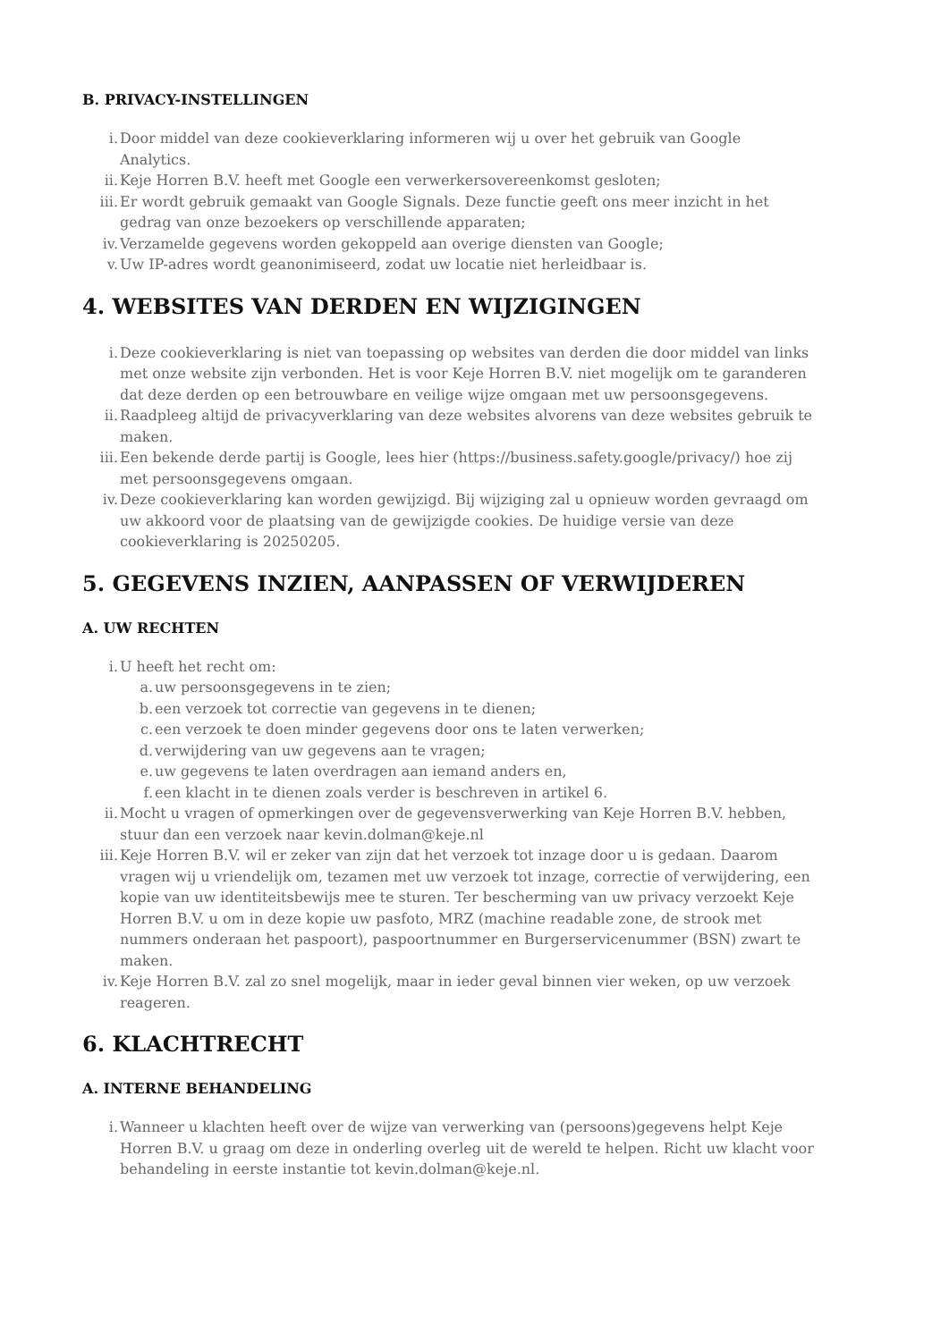B. PRIVACY-INSTELLINGEN
i. Door middel van deze cookieverklaring informeren wij u over het gebruik van Google Analytics.
ii. Keje Horren B.V. heeft met Google een verwerkersovereenkomst gesloten;
iii. Er wordt gebruik gemaakt van Google Signals. Deze functie geeft ons meer inzicht in het gedrag van onze bezoekers op verschillende apparaten;
iv. Verzamelde gegevens worden gekoppeld aan overige diensten van Google;
v. Uw IP-adres wordt geanonimiseerd, zodat uw locatie niet herleidbaar is.
4. WEBSITES VAN DERDEN EN WIJZIGINGEN
i. Deze cookieverklaring is niet van toepassing op websites van derden die door middel van links met onze website zijn verbonden. Het is voor Keje Horren B.V. niet mogelijk om te garanderen dat deze derden op een betrouwbare en veilige wijze omgaan met uw persoonsgegevens.
ii. Raadpleeg altijd de privacyverklaring van deze websites alvorens van deze websites gebruik te maken.
iii. Een bekende derde partij is Google, lees hier (https://business.safety.google/privacy/) hoe zij met persoonsgegevens omgaan.
iv. Deze cookieverklaring kan worden gewijzigd. Bij wijziging zal u opnieuw worden gevraagd om uw akkoord voor de plaatsing van de gewijzigde cookies. De huidige versie van deze cookieverklaring is 20250205.
5. GEGEVENS INZIEN, AANPASSEN OF VERWIJDEREN
A. UW RECHTEN
i. U heeft het recht om:
a. uw persoonsgegevens in te zien;
b. een verzoek tot correctie van gegevens in te dienen;
c. een verzoek te doen minder gegevens door ons te laten verwerken;
d. verwijdering van uw gegevens aan te vragen;
e. uw gegevens te laten overdragen aan iemand anders en,
f. een klacht in te dienen zoals verder is beschreven in artikel 6.
ii. Mocht u vragen of opmerkingen over de gegevensverwerking van Keje Horren B.V. hebben, stuur dan een verzoek naar kevin.dolman@keje.nl
iii. Keje Horren B.V. wil er zeker van zijn dat het verzoek tot inzage door u is gedaan. Daarom vragen wij u vriendelijk om, tezamen met uw verzoek tot inzage, correctie of verwijdering, een kopie van uw identiteitsbewijs mee te sturen. Ter bescherming van uw privacy verzoekt Keje Horren B.V. u om in deze kopie uw pasfoto, MRZ (machine readable zone, de strook met nummers onderaan het paspoort), paspoortnummer en Burgerservicenummer (BSN) zwart te maken.
iv. Keje Horren B.V. zal zo snel mogelijk, maar in ieder geval binnen vier weken, op uw verzoek reageren.
6. KLACHTRECHT
A. INTERNE BEHANDELING
i. Wanneer u klachten heeft over de wijze van verwerking van (persoons)gegevens helpt Keje Horren B.V. u graag om deze in onderling overleg uit de wereld te helpen. Richt uw klacht voor behandeling in eerste instantie tot kevin.dolman@keje.nl.